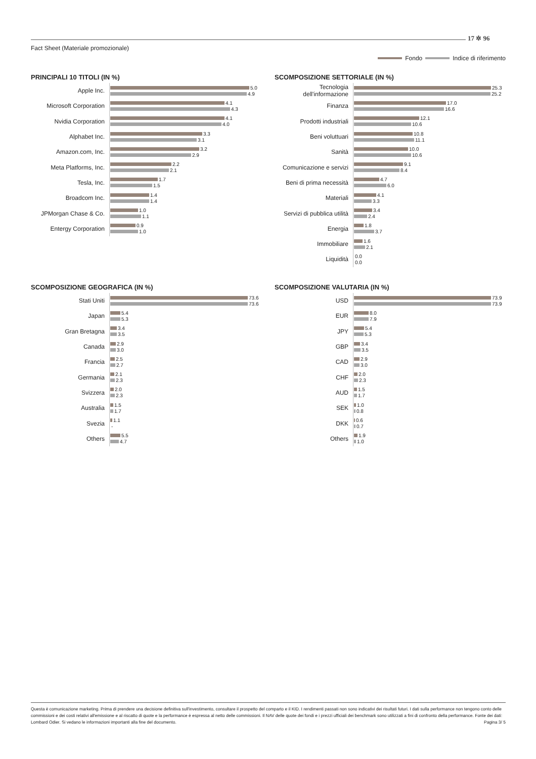17 ✲ 96
Fact Sheet (Materiale promozionale)
Fondo Indice di riferimento
PRINCIPALI 10 TITOLI (IN %)
Apple Inc.
5.0
4.9
Microsoft Corporation
4.1
4.3
Nvidia Corporation
4.1
4.0
Alphabet Inc.
3.3
3.1
Amazon.com, Inc.
3.2
2.9
Meta Platforms, Inc.
2.2
2.1
Tesla, Inc.
1.7
1.5
Broadcom Inc.
1.4
1.4
JPMorgan Chase & Co.
1.0
1.1
Entergy Corporation
0.9
1.0
SCOMPOSIZIONE SETTORIALE (IN %)
Tecnologia dell'informazione
25.3
25.2
Finanza
17.0
16.6
Prodotti industriali
12.1
10.6
Beni voluttuari
10.8
11.1
Sanità
10.0
10.6
Comunicazione e servizi
9.1
8.4
Beni di prima necessità
4.7
6.0
Materiali
4.1
3.3
Servizi di pubblica utilità
3.4
2.4
Energia
1.8
3.7
Immobiliare
1.6
2.1
Liquidità
0.0
0.0
SCOMPOSIZIONE GEOGRAFICA (IN %)
Stati Uniti
73.6
73.6
Japan
5.4
5.3
Gran Bretagna
3.4
3.5
Canada
2.9
3.0
Francia
2.5
2.7
Germania
2.1
2.3
Svizzera
2.0
2.3
Australia
1.5
1.7
Svezia
1.1
-
Others
5.5
4.7
SCOMPOSIZIONE VALUTARIA (IN %)
USD
73.9
73.9
EUR
8.0
7.9
JPY
5.4
5.3
GBP
3.4
3.5
CAD
2.9
3.0
CHF
2.0
2.3
AUD
1.5
1.7
SEK
1.0
0.8
DKK
0.6
0.7
Others
1.9
1.0
Questa è comunicazione marketing. Prima di prendere una decisione definitiva sull'investimento, consultare il prospetto del comparto e il KID. I rendimenti passati non sono indicativi dei risultati futuri. I dati sulla performance non tengono conto delle commissioni e dei costi relativi all'emissione e al riscatto di quote e la performance è espressa al netto delle commissioni. Il NAV delle quote dei fondi e i prezzi ufficiali dei benchmark sono utilizzati a fini di confronto della performance. Fonte dei dati: Lombard Odier. Si vedano le informazioni importanti alla fine del documento. Pagina 3/ 5